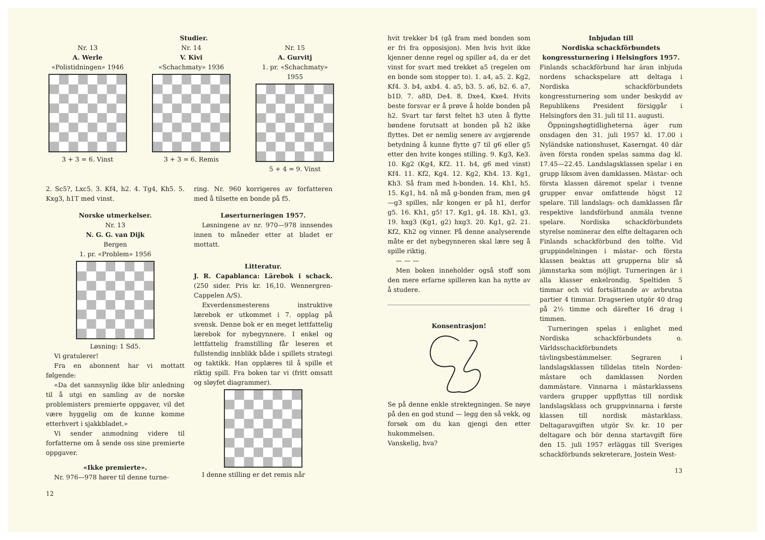Studier.
Nr. 13
A. Werle
«Polistidningen» 1946
3 + 3 = 6. Vinst
Nr. 14
V. Kivi
«Schachmaty» 1936
3 + 3 = 6. Remis
Nr. 15
A. Gurvitj
1. pr. «Schachmaty» 1955
5 + 4 = 9. Vinst
2. Sc5?, Lxc5. 3. Kf4, h2. 4. Tg4, Kh5. 5. Kxg3, h1T med vinst.
Norske utmerkelser.
Nr. 13
N. G. G. van Dijk
Bergen
1. pr. «Problem» 1956
Løsning: 1 Sd5.
Vi gratulerer!
Fra en abonnent har vi mottatt følgende:
«Da det sannsynlig ikke blir anledning til å utgi en samling av de norske problemisters premierte oppgaver, vil det være hyggelig om de kunne komme etterhvert i sjakkbladet.»
Vi sender anmodning videre til forfatterne om å sende oss sine premierte oppgaver.
«Ikke premierte».
Nr. 976—978 hører til denne turne-
12
ring. Nr. 960 korrigeres av forfatteren med å tilsette en bonde på f5.
Løserturneringen 1957.
Løsningene av nr. 970—978 innsendes innen to måneder etter at bladet er mottatt.
Litteratur.
J. R. Capablanca: Lärebok i schack. (250 sider. Pris kr. 16,10. Wennergren-Cappelen A/S).
Exverdensmesterens instruktive lærebok er utkommet i 7. opplag på svensk. Denne bok er en meget lettfattelig lærebok for nybegynnere. I enkel og lettfattelig framstilling får leseren et fullstendig innblikk både i spillets strategi og taktikk. Han opplæres til å spille et riktig spill. Fra boken tar vi (fritt omsatt og sløyfet diagrammer).
I denne stilling er det remis når
hvit trekker b4 (gå fram med bonden som er fri fra opposisjon). Men hvis hvit ikke kjenner denne regel og spiller a4, da er det vinst for svart med trekket a5 (regelen om en bonde som stopper to). 1. a4, a5. 2. Kg2, Kf4. 3. b4, axb4. 4. a5, b3. 5. a6, b2. 6. a7, b1D. 7. a8D, De4. 8. Dxe4, Kxe4. Hvits beste forsvar er å prøve å holde bonden på h2. Svart tar først feltet h3 uten å flytte bøndene forutsatt at bonden på h2 ikke flyttes. Det er nemlig senere av avgjørende betydning å kunne flytte g7 til g6 eller g5 etter den hvite konges stilling. 9. Kg3, Ke3. 10. Kg2 (Kg4, Kf2. 11. h4, g6 med vinst) Kf4. 11. Kf2, Kg4. 12. Kg2, Kh4. 13. Kg1, Kh3. Så fram med h-bonden. 14. Kh1, h5. 15. Kg1, h4. nå må g-bonden fram, men g4—g3 spilles, når kongen er på h1, derfor g5. 16. Kh1, g5! 17. Kg1, g4. 18. Kh1, g3. 19. hxg3 (Kg1, g2) hxg3. 20. Kg1, g2. 21. Kf2, Kh2 og vinner. På denne analyserende måte er det nybegynneren skal lære seg å spille riktig.
— — —
Men boken inneholder også stoff som den mere erfarne spilleren kan ha nytte av å studere.
Konsentrasjon!
Se på denne enkle strektegningen. Se nøye på den en god stund — legg den så vekk, og forsøk om du kan gjengi den etter hukommelsen.
Vanskelig, hva?
Inbjudan till
Nordiska schackförbundets kongressturnering i Helsingfors 1957.
Finlands schackförbund har äran inbjuda nordens schackspelare att deltaga i Nordiska schackförbundets kongressturnering som under beskydd av Republikens President försiggår i Helsingfors den 31. juli til 11. augusti.
Öppningshøgtidligheterna äger rum onsdagen den 31. juli 1957 kl. 17.00 i Nyländske nationshuset, Kaserngat. 40 där även första ronden spelas samma dag kl. 17.45—22.45. Landslagsklassen spelar i en grupp liksom även damklassen. Mästar- och första klassen däremot spelar i tvenne grupper envar omfattende högst 12 spelare. Till landslags- och damklassen får respektive landsförbund anmäla tvenne spelare. Nordiska schackförbundets styrelse nominerar den elfte deltagaren och Finlands schackförbund den tolfte. Vid gruppindelningen i mästar- och första klassen beaktas att grupperna blir så jämnstarka som möjligt. Turneringen är i alla klasser enkelrondig. Speltiden 5 timmar och vid fortsättande av avbrutna partier 4 timmar. Dragserien utgör 40 drag på 2½ timme och därefter 16 drag i timmen.
Turneringen spelas i enlighet med Nordiska schackförbundets o. Världsschackförbundets tävlingsbestämmelser. Segraren i landslagsklassen tilldelas titeln Norden-mästare och damklassen Norden dammästare. Vinnarna i mästarklassens vardera grupper uppflyttas till nordisk landslagsklass och gruppvinnarna i første klassen till nordisk mästarklass. Deltagaravgiften utgör Sv. kr. 10 per deltagare och bör denna startavgift före den 15. juli 1957 erläggas till Sveriges schackförbunds sekreterare, Jostein West-
13